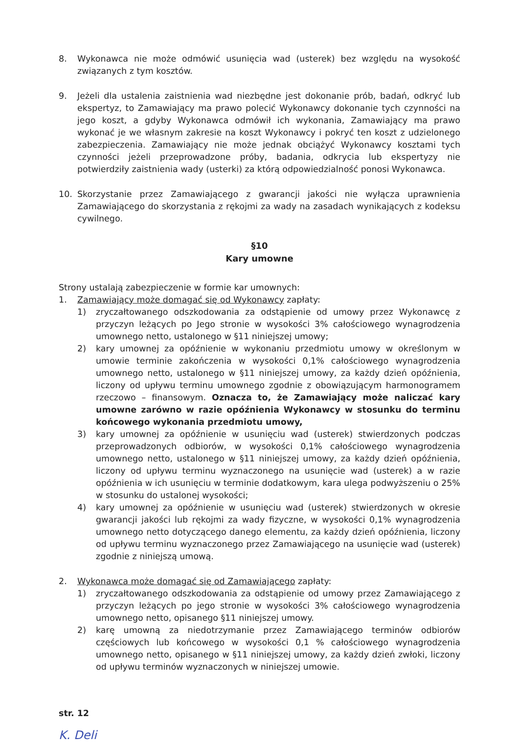8. Wykonawca nie może odmówić usunięcia wad (usterek) bez względu na wysokość związanych z tym kosztów.
9. Jeżeli dla ustalenia zaistnienia wad niezbędne jest dokonanie prób, badań, odkryć lub ekspertyz, to Zamawiający ma prawo polecić Wykonawcy dokonanie tych czynności na jego koszt, a gdyby Wykonawca odmówił ich wykonania, Zamawiający ma prawo wykonać je we własnym zakresie na koszt Wykonawcy i pokryć ten koszt z udzielonego zabezpieczenia. Zamawiający nie może jednak obciążyć Wykonawcy kosztami tych czynności jeżeli przeprowadzone próby, badania, odkrycia lub ekspertyzy nie potwierdziły zaistnienia wady (usterki) za którą odpowiedzialność ponosi Wykonawca.
10. Skorzystanie przez Zamawiającego z gwarancji jakości nie wyłącza uprawnienia Zamawiającego do skorzystania z rękojmi za wady na zasadach wynikających z kodeksu cywilnego.
§10
Kary umowne
Strony ustalają zabezpieczenie w formie kar umownych:
1. Zamawiający może domagać się od Wykonawcy zapłaty:
1) zryczałtowanego odszkodowania za odstąpienie od umowy przez Wykonawcę z przyczyn leżących po Jego stronie w wysokości 3% całościowego wynagrodzenia umownego netto, ustalonego w §11 niniejszej umowy;
2) kary umownej za opóźnienie w wykonaniu przedmiotu umowy w określonym w umowie terminie zakończenia w wysokości 0,1% całościowego wynagrodzenia umownego netto, ustalonego w §11 niniejszej umowy, za każdy dzień opóźnienia, liczony od upływu terminu umownego zgodnie z obowiązującym harmonogramem rzeczowo – finansowym. Oznacza to, że Zamawiający może naliczać kary umowne zarówno w razie opóźnienia Wykonawcy w stosunku do terminu końcowego wykonania przedmiotu umowy,
3) kary umownej za opóźnienie w usunięciu wad (usterek) stwierdzonych podczas przeprowadzonych odbiorów, w wysokości 0,1% całościowego wynagrodzenia umownego netto, ustalonego w §11 niniejszej umowy, za każdy dzień opóźnienia, liczony od upływu terminu wyznaczonego na usunięcie wad (usterek) a w razie opóźnienia w ich usunięciu w terminie dodatkowym, kara ulega podwyższeniu o 25% w stosunku do ustalonej wysokości;
4) kary umownej za opóźnienie w usunięciu wad (usterek) stwierdzonych w okresie gwarancji jakości lub rękojmi za wady fizyczne, w wysokości 0,1% wynagrodzenia umownego netto dotyczącego danego elementu, za każdy dzień opóźnienia, liczony od upływu terminu wyznaczonego przez Zamawiającego na usunięcie wad (usterek) zgodnie z niniejszą umową.
2. Wykonawca może domagać się od Zamawiającego zapłaty:
1) zryczałtowanego odszkodowania za odstąpienie od umowy przez Zamawiającego z przyczyn leżących po jego stronie w wysokości 3% całościowego wynagrodzenia umownego netto, opisanego §11 niniejszej umowy.
2) karę umowną za niedotrzymanie przez Zamawiającego terminów odbiorów częściowych lub końcowego w wysokości 0,1 % całościowego wynagrodzenia umownego netto, opisanego w §11 niniejszej umowy, za każdy dzień zwłoki, liczony od upływu terminów wyznaczonych w niniejszej umowie.
str. 12
K. Deli